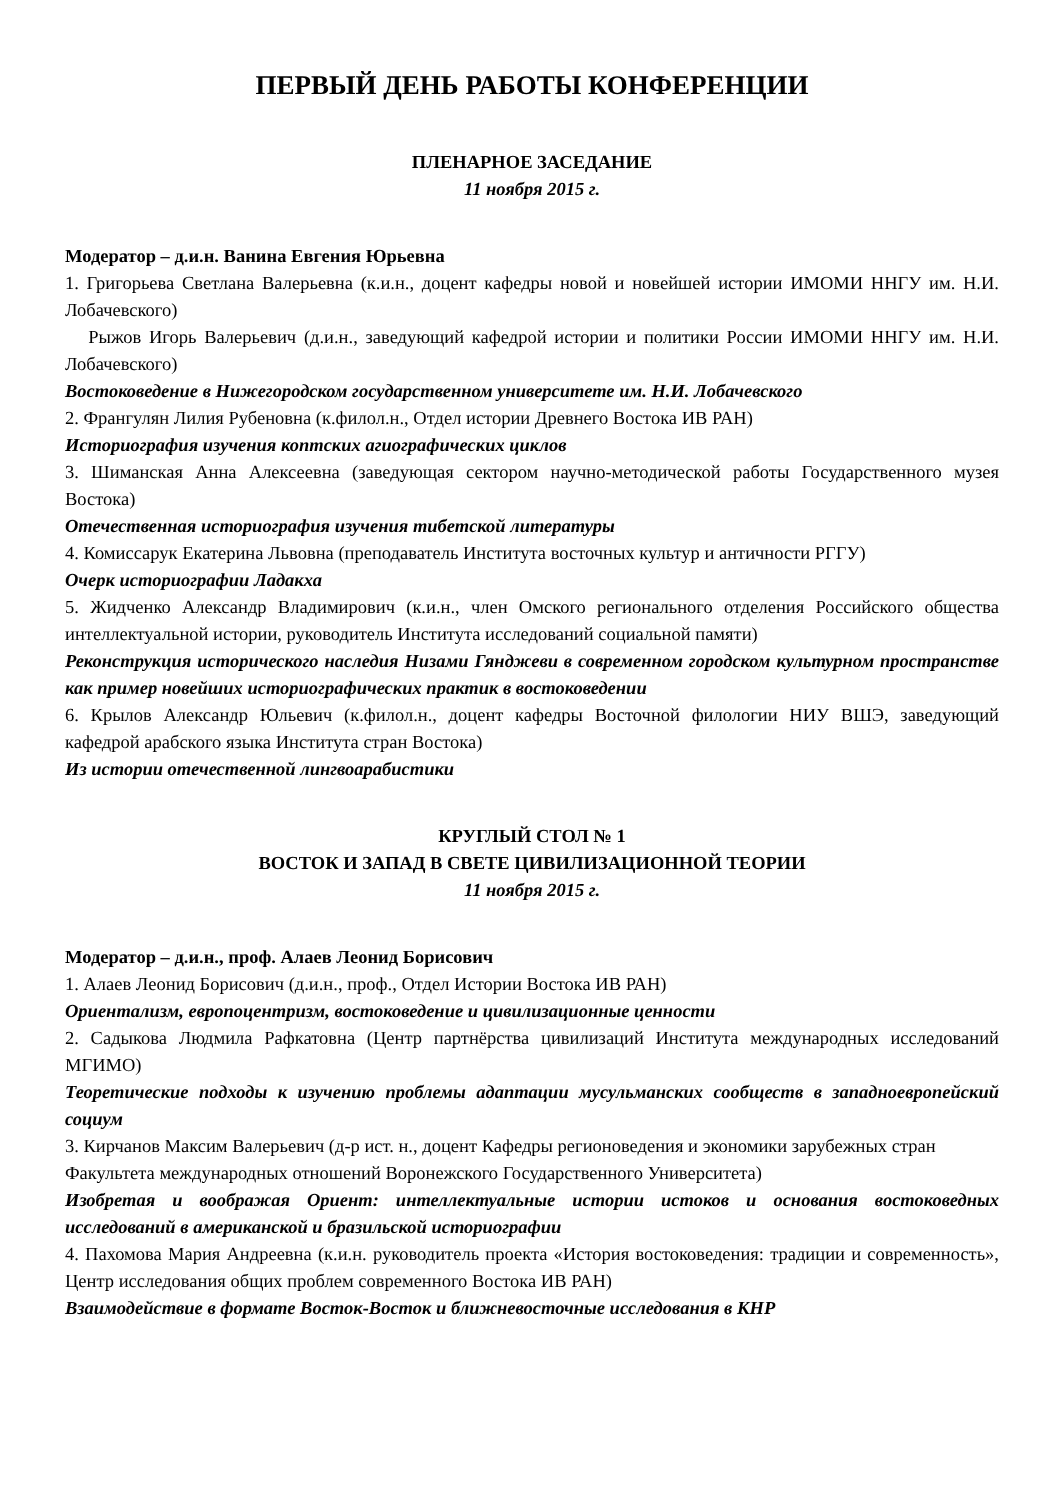ПЕРВЫЙ ДЕНЬ РАБОТЫ КОНФЕРЕНЦИИ
ПЛЕНАРНОЕ ЗАСЕДАНИЕ
11 ноября 2015 г.
Модератор – д.и.н. Ванина Евгения Юрьевна
1. Григорьева Светлана Валерьевна (к.и.н., доцент кафедры новой и новейшей истории ИМОМИ ННГУ им. Н.И. Лобачевского)
Рыжов Игорь Валерьевич (д.и.н., заведующий кафедрой истории и политики России ИМОМИ ННГУ им. Н.И. Лобачевского)
Востоковедение в Нижегородском государственном университете им. Н.И. Лобачевского
2. Франгулян Лилия Рубеновна (к.филол.н., Отдел истории Древнего Востока ИВ РАН)
Историография изучения коптских агиографических циклов
3. Шиманская Анна Алексеевна (заведующая сектором научно-методической работы Государственного музея Востока)
Отечественная историография изучения тибетской литературы
4. Комиссарук Екатерина Львовна (преподаватель Института восточных культур и античности РГГУ)
Очерк историографии Ладакха
5. Жидченко Александр Владимирович (к.и.н., член Омского регионального отделения Российского общества интеллектуальной истории, руководитель Института исследований социальной памяти)
Реконструкция исторического наследия Низами Гянджеви в современном городском культурном пространстве как пример новейших историографических практик в востоковедении
6. Крылов Александр Юльевич (к.филол.н., доцент кафедры Восточной филологии НИУ ВШЭ, заведующий кафедрой арабского языка Института стран Востока)
Из истории отечественной лингвоарабистики
КРУГЛЫЙ СТОЛ № 1
ВОСТОК И ЗАПАД В СВЕТЕ ЦИВИЛИЗАЦИОННОЙ ТЕОРИИ
11 ноября 2015 г.
Модератор – д.и.н., проф. Алаев Леонид Борисович
1. Алаев Леонид Борисович (д.и.н., проф., Отдел Истории Востока ИВ РАН)
Ориентализм, европоцентризм, востоковедение и цивилизационные ценности
2. Садыкова Людмила Рафкатовна (Центр партнёрства цивилизаций Института международных исследований МГИМО)
Теоретические подходы к изучению проблемы адаптации мусульманских сообществ в западноевропейский социум
3. Кирчанов Максим Валерьевич (д-р ист. н., доцент Кафедры регионоведения и экономики зарубежных стран Факультета международных отношений Воронежского Государственного Университета)
Изобретая и воображая Ориент: интеллектуальные истории истоков и основания востоковедных исследований в американской и бразильской историографии
4. Пахомова Мария Андреевна (к.и.н. руководитель проекта «История востоковедения: традиции и современность», Центр исследования общих проблем современного Востока ИВ РАН)
Взаимодействие в формате Восток-Восток и ближневосточные исследования в КНР